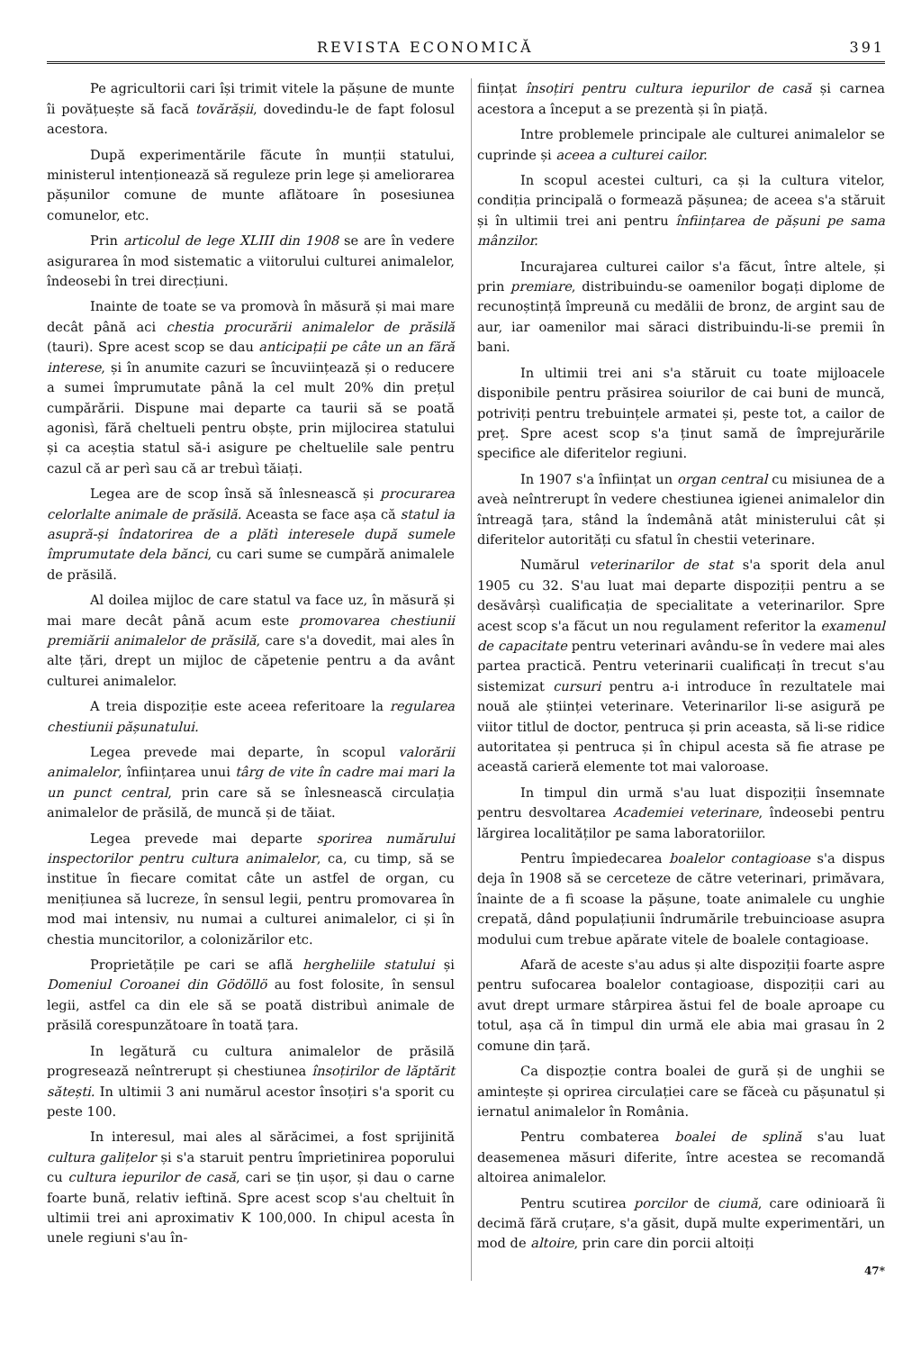REVISTA ECONOMICĂ 391
Pe agricultorii cari își trimit vitele la pășune de munte îi povățuește să facă tovărășii, dovedindu-le de fapt folosul acestora.
După experimentările făcute în munții statului, ministerul intenționează să reguleze prin lege și ameliorarea pășunilor comune de munte aflătoare în posesiunea comunelor, etc.
Prin articolul de lege XLIII din 1908 se are în vedere asigurarea în mod sistematic a viitorului culturei animalelor, îndeosebi în trei direcțiuni.
Inainte de toate se va promovà în măsură și mai mare decât până aci chestia procurării animalelor de prăsilă (tauri). Spre acest scop se dau anticipații pe câte un an fără interese, și în anumite cazuri se încuviințează și o reducere a sumei împrumutate până la cel mult 20% din prețul cumpărării. Dispune mai departe ca taurii să se poată agonisì, fără cheltueli pentru obște, prin mijlocirea statului și ca aceștia statul să-i asigure pe cheltuelile sale pentru cazul că ar perì sau că ar trebuì tăiați.
Legea are de scop însă să înlesnească și procurarea celorlalte animale de prăsilă. Aceasta se face așa că statul ia asupră-și îndatorirea de a plătì interesele după sumele împrumutate dela bănci, cu cari sume se cumpără animalele de prăsilă.
Al doilea mijloc de care statul va face uz, în măsură și mai mare decât până acum este promovarea chestiunii premiării animalelor de prăsilă, care s'a dovedit, mai ales în alte țări, drept un mijloc de căpetenie pentru a da avânt culturei animalelor.
A treia dispoziție este aceea referitoare la regularea chestiunii pășunatului.
Legea prevede mai departe, în scopul valorării animalelor, înființarea unui târg de vite în cadre mai mari la un punct central, prin care să se înlesnească circulația animalelor de prăsilă, de muncă și de tăiat.
Legea prevede mai departe sporirea numărului inspectorilor pentru cultura animalelor, ca, cu timp, să se institue în fiecare comitat câte un astfel de organ, cu menițiunea să lucreze, în sensul legii, pentru promovarea în mod mai intensiv, nu numai a culturei animalelor, ci și în chestia muncitorilor, a colonizărilor etc.
Proprietățile pe cari se află hergheliile statului și Domeniul Coroanei din Gödöllö au fost folosite, în sensul legii, astfel ca din ele să se poată distribuì animale de prăsilă corespunzătoare în toată țara.
In legătură cu cultura animalelor de prăsilă progresează neîntrerupt și chestiunea însoțirilor de lăptărit sătești. In ultimii 3 ani numărul acestor însoțiri s'a sporit cu peste 100.
In interesul, mai ales al sărăcimei, a fost sprijinită cultura galițelor și s'a staruit pentru împrietinirea poporului cu cultura iepurilor de casă, cari se țin ușor, și dau o carne foarte bună, relativ ieftină. Spre acest scop s'au cheltuit în ultimii trei ani aproximativ K 100,000. In chipul acesta în unele regiuni s'au în-
ființat însoțiri pentru cultura iepurilor de casă și carnea acestora a început a se prezentà și în piață.
Intre problemele principale ale culturei animalelor se cuprinde și aceea a culturei cailor.
In scopul acestei culturi, ca și la cultura vitelor, condiția principală o formează pășunea; de aceea s'a stăruit și în ultimii trei ani pentru înființarea de pășuni pe sama mânzilor.
Incurajarea culturei cailor s'a făcut, între altele, și prin premiare, distribuindu-se oamenilor bogați diplome de recunoștință împreună cu medălii de bronz, de argint sau de aur, iar oamenilor mai săraci distribuindu-li-se premii în bani.
In ultimii trei ani s'a stăruit cu toate mijloacele disponibile pentru prăsirea soiurilor de cai buni de muncă, potriviți pentru trebuințele armatei și, peste tot, a cailor de preț. Spre acest scop s'a ținut samă de împrejurările specifice ale diferitelor regiuni.
In 1907 s'a înființat un organ central cu misiunea de a aveà neîntrerupt în vedere chestiunea igienei animalelor din întreagă țara, stând la îndemână atât ministerului cât și diferitelor autorități cu sfatul în chestii veterinare.
Numărul veterinarilor de stat s'a sporit dela anul 1905 cu 32. S'au luat mai departe dispoziții pentru a se desăvârșì cualificația de specialitate a veterinarilor. Spre acest scop s'a făcut un nou regulament referitor la examenul de capacitate pentru veterinari avându-se în vedere mai ales partea practică. Pentru veterinarii cualificați în trecut s'au sistemizat cursuri pentru a-i introduce în rezultatele mai nouă ale științei veterinare. Veterinarilor li-se asigură pe viitor titlul de doctor, pentruca și prin aceasta, să li-se ridice autoritatea și pentruca și în chipul acesta să fie atrase pe această carieră elemente tot mai valoroase.
In timpul din urmă s'au luat dispoziții însemnate pentru desvoltarea Academiei veterinare, îndeosebi pentru lărgirea localităților pe sama laboratoriilor.
Pentru împiedecarea boalelor contagioase s'a dispus deja în 1908 să se cerceteze de către veterinari, primăvara, înainte de a fi scoase la pășune, toate animalele cu unghie crepată, dând populațiunii îndrumările trebuincioase asupra modului cum trebue apărate vitele de boalele contagioase.
Afară de aceste s'au adus și alte dispoziții foarte aspre pentru sufocarea boalelor contagioase, dispoziții cari au avut drept urmare stârpirea ăstui fel de boale aproape cu totul, așa că în timpul din urmă ele abia mai grasau în 2 comune din țară.
Ca dispozție contra boalei de gură și de unghii se amintește și oprirea circulației care se făceà cu pășunatul și iernatul animalelor în România.
Pentru combaterea boalei de splină s'au luat deasemenea măsuri diferite, între acestea se recomandă altoirea animalelor.
Pentru scutirea porcilor de ciumă, care odinioară îi decimă fără cruțare, s'a găsit, după multe experimentări, un mod de altoire, prin care din porcii altoiți
47*